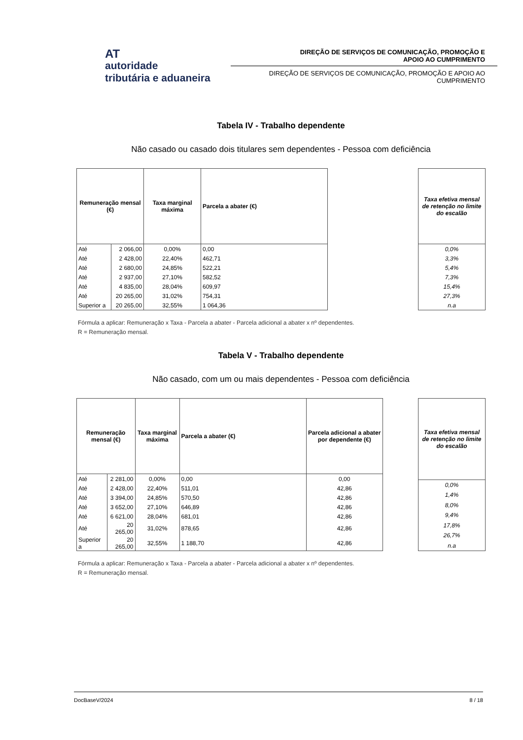AT
autoridade
tributária e aduaneira
DIREÇÃO DE SERVIÇOS DE COMUNICAÇÃO, PROMOÇÃO E
APOIO AO CUMPRIMENTO
DIREÇÃO DE SERVIÇOS DE COMUNICAÇÃO, PROMOÇÃO E APOIO AO
CUMPRIMENTO
Tabela IV - Trabalho dependente
Não casado ou casado dois titulares sem dependentes - Pessoa com deficiência
| Remuneração mensal (€) | | Taxa marginal máxima | Parcela a abater (€) |
| --- | --- | --- | --- |
| Até | 2 066,00 | 0,00% | 0,00 |
| Até | 2 428,00 | 22,40% | 462,71 |
| Até | 2 680,00 | 24,85% | 522,21 |
| Até | 2 937,00 | 27,10% | 582,52 |
| Até | 4 835,00 | 28,04% | 609,97 |
| Até | 20 265,00 | 31,02% | 754,31 |
| Superior a | 20 265,00 | 32,55% | 1 064,36 |
| Taxa efetiva mensal de retenção no limite do escalão |
| --- |
| 0,0% |
| 3,3% |
| 5,4% |
| 7,3% |
| 15,4% |
| 27,3% |
| n.a |
Fórmula a aplicar: Remuneração x Taxa - Parcela a abater - Parcela adicional a abater x nº dependentes.
R = Remuneração mensal.
Tabela V - Trabalho dependente
Não casado, com um ou mais dependentes - Pessoa com deficiência
| Remuneração mensal (€) | | Taxa marginal máxima | Parcela a abater (€) | Parcela adicional a abater por dependente (€) |
| --- | --- | --- | --- | --- |
| Até | 2 281,00 | 0,00% | 0,00 | 0,00 |
| Até | 2 428,00 | 22,40% | 511,01 | 42,86 |
| Até | 3 394,00 | 24,85% | 570,50 | 42,86 |
| Até | 3 652,00 | 27,10% | 646,89 | 42,86 |
| Até | 6 621,00 | 28,04% | 681,01 | 42,86 |
| Até | 20 265,00 | 31,02% | 878,65 | 42,86 |
| Superior a | 20 265,00 | 32,55% | 1 188,70 | 42,86 |
| Taxa efetiva mensal de retenção no limite do escalão |
| --- |
| 0,0% |
| 1,4% |
| 8,0% |
| 9,4% |
| 17,8% |
| 26,7% |
| n.a |
Fórmula a aplicar: Remuneração x Taxa - Parcela a abater - Parcela adicional a abater x nº dependentes.
R = Remuneração mensal.
DocBaseV/2024 8 / 18